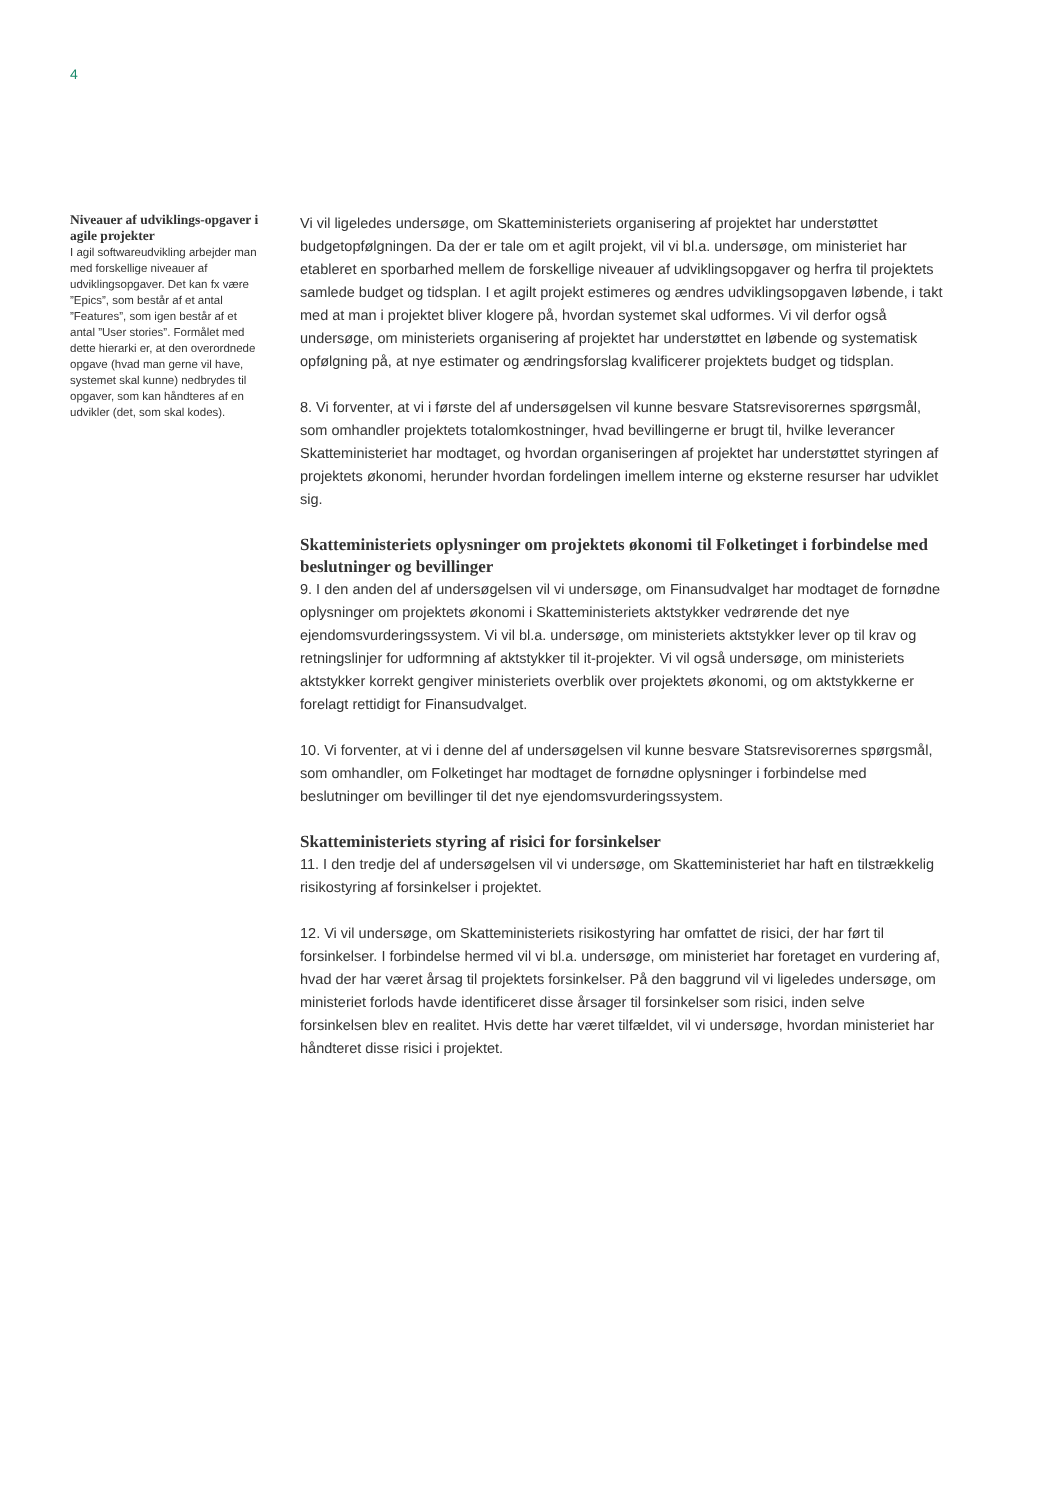4
Niveauer af udviklings-opgaver i agile projekter
I agil softwareudvikling arbejder man med forskellige niveauer af udviklingsopgaver. Det kan fx være ”Epics”, som består af et antal ”Features”, som igen består af et antal ”User stories”. Formålet med dette hierarki er, at den overordnede opgave (hvad man gerne vil have, systemet skal kunne) nedbrydes til opgaver, som kan håndteres af en udvikler (det, som skal kodes).
Vi vil ligeledes undersøge, om Skatteministeriets organisering af projektet har understøttet budgetopfølgningen. Da der er tale om et agilt projekt, vil vi bl.a. undersøge, om ministeriet har etableret en sporbarhed mellem de forskellige niveauer af udviklingsopgaver og herfra til projektets samlede budget og tidsplan. I et agilt projekt estimeres og ændres udviklingsopgaven løbende, i takt med at man i projektet bliver klogere på, hvordan systemet skal udformes. Vi vil derfor også undersøge, om ministeriets organisering af projektet har understøttet en løbende og systematisk opfølgning på, at nye estimater og ændringsforslag kvalificerer projektets budget og tidsplan.
8. Vi forventer, at vi i første del af undersøgelsen vil kunne besvare Statsrevisorernes spørgsmål, som omhandler projektets totalomkostninger, hvad bevillingerne er brugt til, hvilke leverancer Skatteministeriet har modtaget, og hvordan organiseringen af projektet har understøttet styringen af projektets økonomi, herunder hvordan fordelingen imellem interne og eksterne resurser har udviklet sig.
Skatteministeriets oplysninger om projektets økonomi til Folketinget i forbindelse med beslutninger og bevillinger
9. I den anden del af undersøgelsen vil vi undersøge, om Finansudvalget har modtaget de fornødne oplysninger om projektets økonomi i Skatteministeriets aktstykker vedrørende det nye ejendomsvurderingssystem. Vi vil bl.a. undersøge, om ministeriets aktstykker lever op til krav og retningslinjer for udformning af aktstykker til it-projekter. Vi vil også undersøge, om ministeriets aktstykker korrekt gengiver ministeriets overblik over projektets økonomi, og om aktstykkerne er forelagt rettidigt for Finansudvalget.
10. Vi forventer, at vi i denne del af undersøgelsen vil kunne besvare Statsrevisorernes spørgsmål, som omhandler, om Folketinget har modtaget de fornødne oplysninger i forbindelse med beslutninger om bevillinger til det nye ejendomsvurderingssystem.
Skatteministeriets styring af risici for forsinkelser
11. I den tredje del af undersøgelsen vil vi undersøge, om Skatteministeriet har haft en tilstrækkelig risikostyring af forsinkelser i projektet.
12. Vi vil undersøge, om Skatteministeriets risikostyring har omfattet de risici, der har ført til forsinkelser. I forbindelse hermed vil vi bl.a. undersøge, om ministeriet har foretaget en vurdering af, hvad der har været årsag til projektets forsinkelser. På den baggrund vil vi ligeledes undersøge, om ministeriet forlods havde identificeret disse årsager til forsinkelser som risici, inden selve forsinkelsen blev en realitet. Hvis dette har været tilfældet, vil vi undersøge, hvordan ministeriet har håndteret disse risici i projektet.